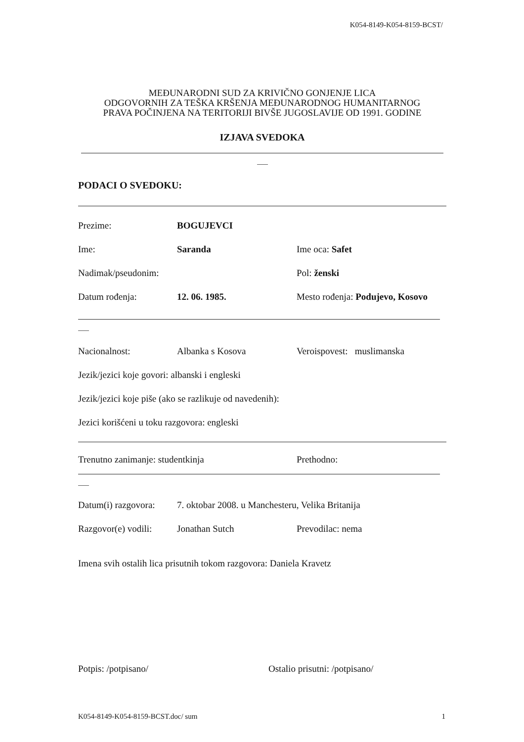K054-8149-K054-8159-BCST/
MEĐUNARODNI SUD ZA KRIVIČNO GONJENJE LICA
ODGOVORNIH ZA TEŠKA KRŠENJA MEĐUNARODNOG HUMANITARNOG
PRAVA POČINJENA NA TERITORIJI BIVŠE JUGOSLAVIJE OD 1991. GODINE
IZJAVA SVEDOKA
PODACI O SVEDOKU:
Prezime: BOGUJEVCI
Ime: Saranda Ime oca: Safet
Nadimak/pseudonim:
Pol: ženski
Datum rođenja: 12. 06. 1985. Mesto rođenja: Podujevo, Kosovo
Nacionalnost: Albanka s Kosova Veroispovest: muslimanska
Jezik/jezici koje govori: albanski i engleski
Jezik/jezici koje piše (ako se razlikuje od navedenih):
Jezici korišćeni u toku razgovora: engleski
Trenutno zanimanje: studentkinja Prethodno:
Datum(i) razgovora:
7. oktobar 2008. u Manchesteru, Velika Britanija
Razgovor(e) vodili:
Jonathan Sutch Prevodilac: nema
Imena svih ostalih lica prisutnih tokom razgovora: Daniela Kravetz
Potpis: /potpisano/ Ostalio prisutni: /potpisano/
K054-8149-K054-8159-BCST.doc/ sum 1